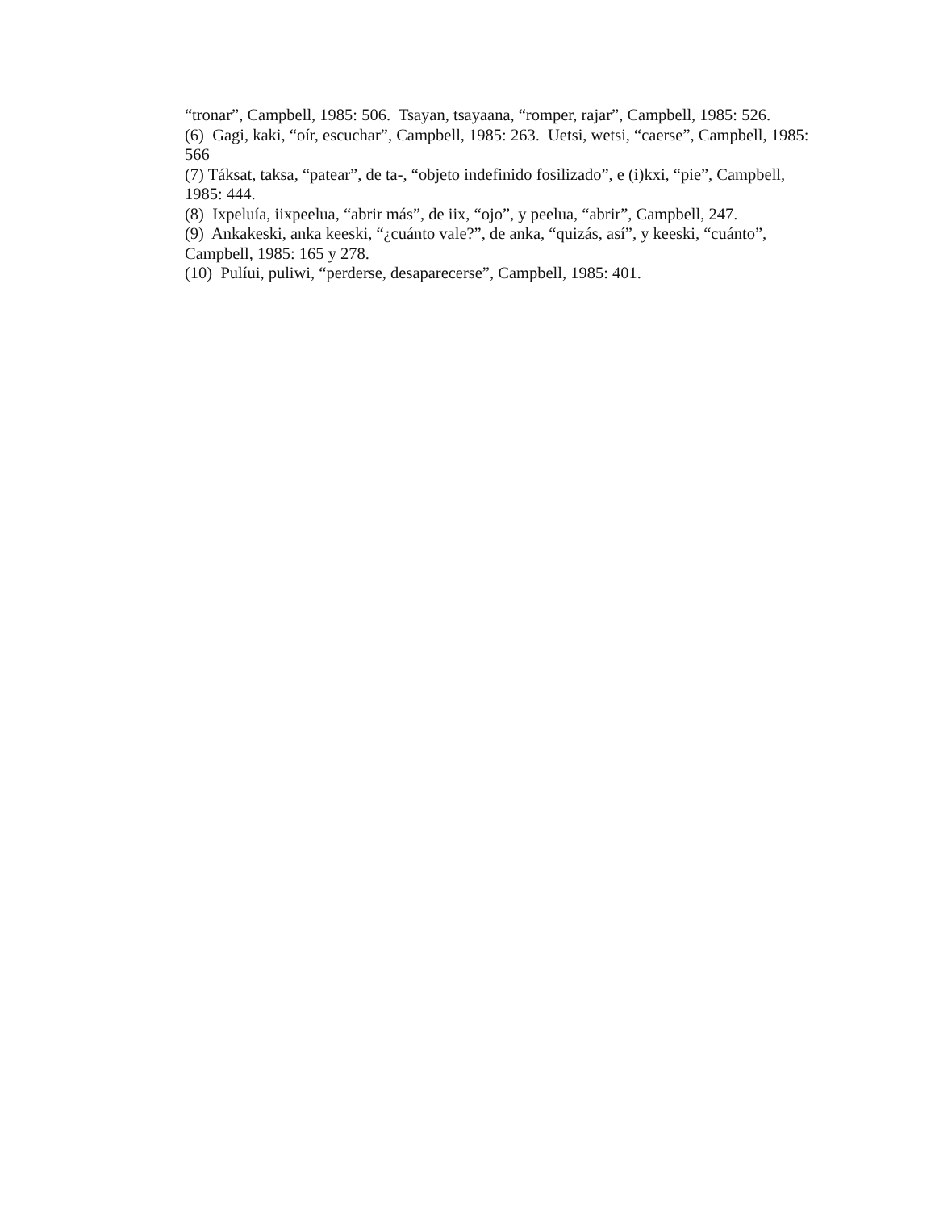“tronar”, Campbell, 1985: 506. Tsayan, tsayaana, “romper, rajar”, Campbell, 1985: 526.
(6) Gagi, kaki, “oír, escuchar”, Campbell, 1985: 263. Uetsi, wetsi, “caerse”, Campbell, 1985: 566
(7) Táksat, taksa, “patear”, de ta-, “objeto indefinido fosilizado”, e (i)kxi, “pie”, Campbell, 1985: 444.
(8) Ixpeluía, iixpeelua, “abrir más”, de iix, “ojo”, y peelua, “abrir”, Campbell, 247.
(9) Ankakeski, anka keeski, “¿cuánto vale?”, de anka, “quizás, así”, y keeski, “cuánto”, Campbell, 1985: 165 y 278.
(10) Pulíui, puliwi, “perderse, desaparecerse”, Campbell, 1985: 401.